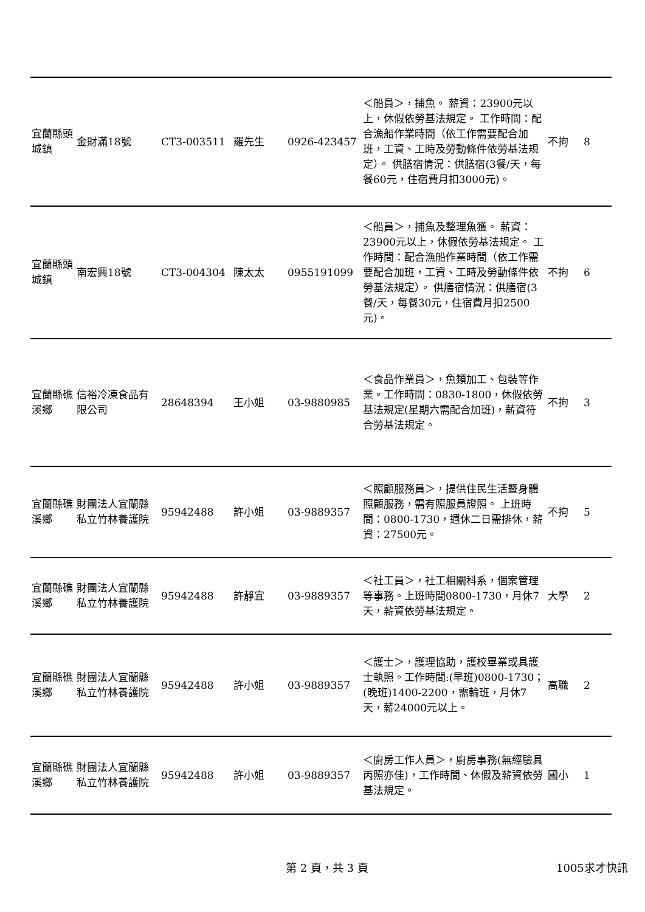| 宜蘭縣頭城鎮 | 金財滿18號 | CT3-003511 | 羅先生 | 0926-423457 | ＜船員＞，捕魚。 薪資：23900元以上，休假依勞基法規定。 工作時間：配合漁船作業時間（依工作需要配合加班，工資、工時及勞動條件依勞基法規定）。 供膳宿情況：供膳宿(3餐/天，每餐60元，住宿費月扣3000元)。 | 不拘 | 8 |
| 宜蘭縣頭城鎮 | 南宏興18號 | CT3-004304 | 陳太太 | 0955191099 | ＜船員＞，捕魚及整理魚獲。 薪資：23900元以上，休假依勞基法規定。 工作時間：配合漁船作業時間（依工作需要配合加班，工資、工時及勞動條件依勞基法規定）。 供膳宿情況：供膳宿(3餐/天，每餐30元，住宿費月扣2500元)。 | 不拘 | 6 |
| 宜蘭縣礁溪鄉 | 信裕冷凍食品有限公司 | 28648394 | 王小姐 | 03-9880985 | ＜食品作業員＞，魚類加工、包裝等作業。工作時間：0830-1800，休假依勞基法規定(星期六需配合加班)，薪資符合勞基法規定。 | 不拘 | 3 |
| 宜蘭縣礁溪鄉 | 財團法人宜蘭縣私立竹林養護院 | 95942488 | 許小姐 | 03-9889357 | ＜照顧服務員＞，提供住民生活暨身體照顧服務，需有照服員證照。 上班時間：0800-1730，週休二日需排休，薪資：27500元。 | 不拘 | 5 |
| 宜蘭縣礁溪鄉 | 財團法人宜蘭縣私立竹林養護院 | 95942488 | 許靜宜 | 03-9889357 | ＜社工員＞，社工相關科系，個案管理等事務。上班時間0800-1730，月休7天，薪資依勞基法規定。 | 大學 | 2 |
| 宜蘭縣礁溪鄉 | 財團法人宜蘭縣私立竹林養護院 | 95942488 | 許小姐 | 03-9889357 | ＜護士＞，護理協助，護校畢業或具護士執照。工作時間:(早班)0800-1730；(晚班)1400-2200，需輪班，月休7天，薪24000元以上。 | 高職 | 2 |
| 宜蘭縣礁溪鄉 | 財團法人宜蘭縣私立竹林養護院 | 95942488 | 許小姐 | 03-9889357 | ＜廚房工作人員＞，廚房事務(無經驗具丙照亦佳)，工作時間、休假及薪資依勞基法規定。 | 國小 | 1 |
第 2 頁，共 3 頁 1005求才快訊